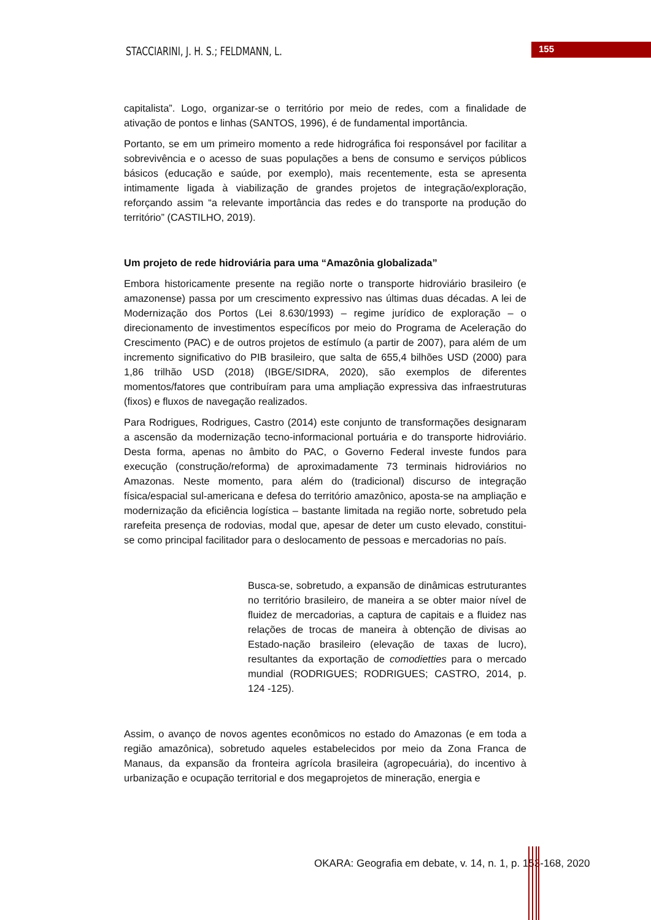STACCIARINI, J. H. S.; FELDMANN, L.
155
capitalista”. Logo, organizar-se o território por meio de redes, com a finalidade de ativação de pontos e linhas (SANTOS, 1996), é de fundamental importância.
Portanto, se em um primeiro momento a rede hidrográfica foi responsável por facilitar a sobrevivência e o acesso de suas populações a bens de consumo e serviços públicos básicos (educação e saúde, por exemplo), mais recentemente, esta se apresenta intimamente ligada à viabilização de grandes projetos de integração/exploração, reforçando assim “a relevante importância das redes e do transporte na produção do território” (CASTILHO, 2019).
Um projeto de rede hidroviária para uma “Amazônia globalizada”
Embora historicamente presente na região norte o transporte hidroviário brasileiro (e amazonense) passa por um crescimento expressivo nas últimas duas décadas. A lei de Modernização dos Portos (Lei 8.630/1993) – regime jurídico de exploração – o direcionamento de investimentos específicos por meio do Programa de Aceleração do Crescimento (PAC) e de outros projetos de estímulo (a partir de 2007), para além de um incremento significativo do PIB brasileiro, que salta de 655,4 bilhões USD (2000) para 1,86 trilhão USD (2018) (IBGE/SIDRA, 2020), são exemplos de diferentes momentos/fatores que contribuíram para uma ampliação expressiva das infraestruturas (fixos) e fluxos de navegação realizados.
Para Rodrigues, Rodrigues, Castro (2014) este conjunto de transformações designaram a ascensão da modernização tecno-informacional portuária e do transporte hidroviário. Desta forma, apenas no âmbito do PAC, o Governo Federal investe fundos para execução (construção/reforma) de aproximadamente 73 terminais hidroviários no Amazonas. Neste momento, para além do (tradicional) discurso de integração física/espacial sul-americana e defesa do território amazônico, aposta-se na ampliação e modernização da eficiência logística – bastante limitada na região norte, sobretudo pela rarefeita presença de rodovias, modal que, apesar de deter um custo elevado, constitui-se como principal facilitador para o deslocamento de pessoas e mercadorias no país.
Busca-se, sobretudo, a expansão de dinâmicas estruturantes no território brasileiro, de maneira a se obter maior nível de fluidez de mercadorias, a captura de capitais e a fluidez nas relações de trocas de maneira à obtenção de divisas ao Estado-nação brasileiro (elevação de taxas de lucro), resultantes da exportação de comodietties para o mercado mundial (RODRIGUES; RODRIGUES; CASTRO, 2014, p. 124 -125).
Assim, o avanço de novos agentes econômicos no estado do Amazonas (e em toda a região amazônica), sobretudo aqueles estabelecidos por meio da Zona Franca de Manaus, da expansão da fronteira agrícola brasileira (agropecuária), do incentivo à urbanização e ocupação territorial e dos megaprojetos de mineração, energia e
OKARA: Geografia em debate, v. 14, n. 1, p. 153-168, 2020